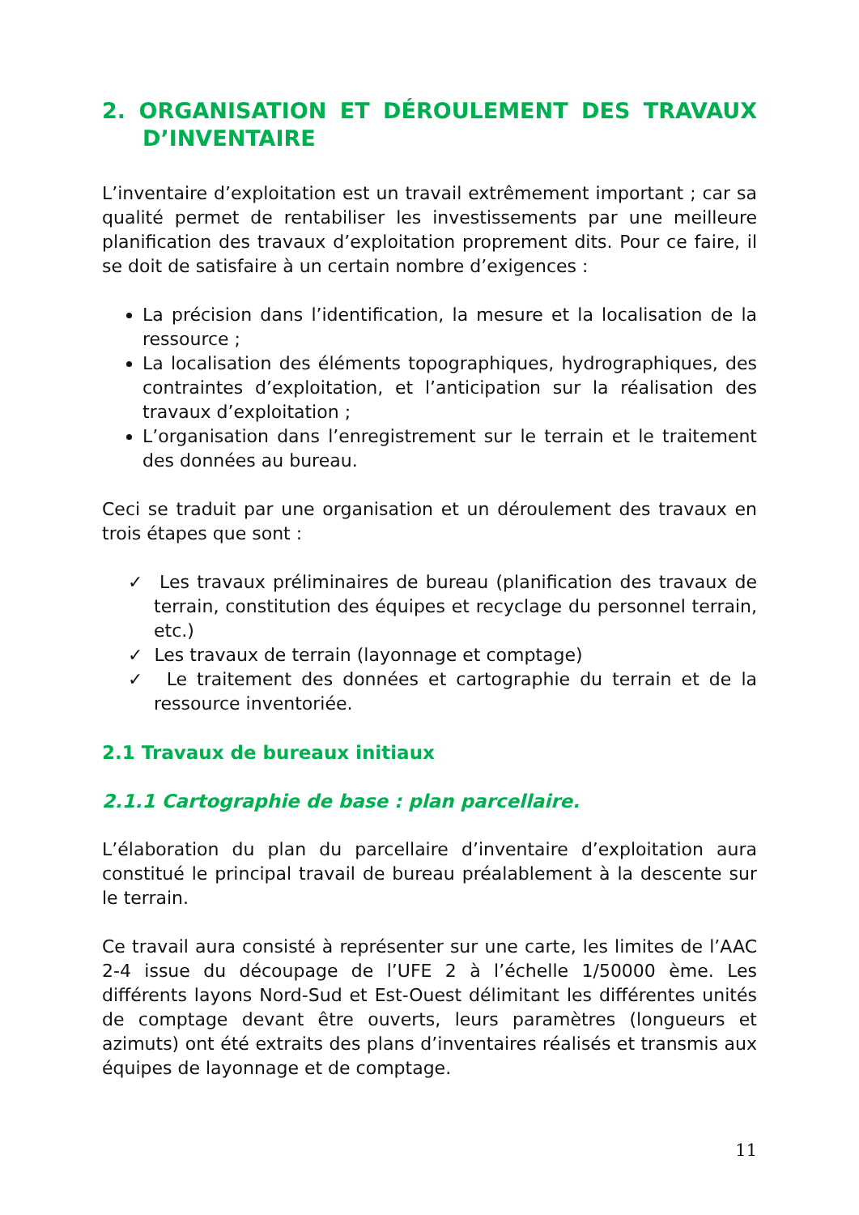2. ORGANISATION ET DÉROULEMENT DES TRAVAUX D’INVENTAIRE
L’inventaire d’exploitation est un travail extrêmement important ; car sa qualité permet de rentabiliser les investissements par une meilleure planification des travaux d’exploitation proprement dits. Pour ce faire, il se doit de satisfaire à un certain nombre d’exigences :
La précision dans l’identification, la mesure et la localisation de la ressource ;
La localisation des éléments topographiques, hydrographiques, des contraintes d’exploitation, et l’anticipation sur la réalisation des travaux d’exploitation ;
L’organisation dans l’enregistrement sur le terrain et le traitement des données au bureau.
Ceci se traduit par une organisation et un déroulement des travaux en trois étapes que sont :
✓ Les travaux préliminaires de bureau (planification des travaux de terrain, constitution des équipes et recyclage du personnel terrain, etc.)
✓ Les travaux de terrain (layonnage et comptage)
✓ Le traitement des données et cartographie du terrain et de la ressource inventoriée.
2.1 Travaux de bureaux initiaux
2.1.1 Cartographie de base : plan parcellaire.
L’élaboration du plan du parcellaire d’inventaire d’exploitation aura constitué le principal travail de bureau préalablement à la descente sur le terrain.
Ce travail aura consisté à représenter sur une carte, les limites de l’AAC 2-4 issue du découpage de l’UFE 2 à l’échelle 1/50000 ème. Les différents layons Nord-Sud et Est-Ouest délimitant les différentes unités de comptage devant être ouverts, leurs paramètres (longueurs et azimuts) ont été extraits des plans d’inventaires réalisés et transmis aux équipes de layonnage et de comptage.
11